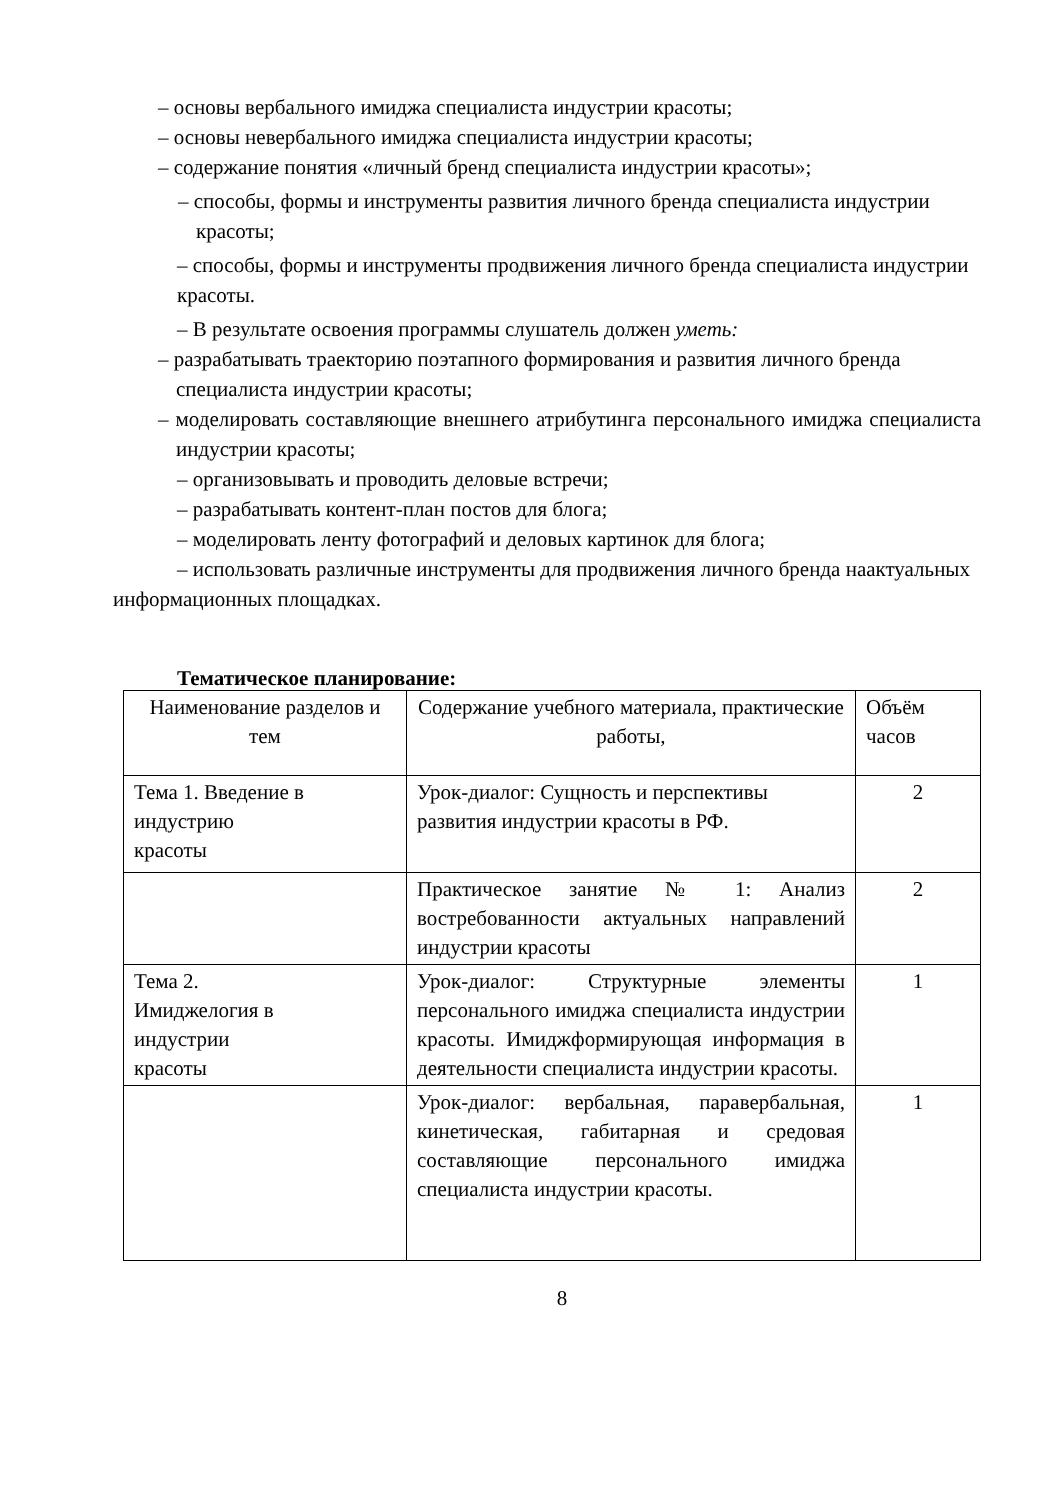– основы вербального имиджа специалиста индустрии красоты;
– основы невербального имиджа специалиста индустрии красоты;
– содержание понятия «личный бренд специалиста индустрии красоты»;
– способы, формы и инструменты развития личного бренда специалиста индустрии красоты;
– способы, формы и инструменты продвижения личного бренда специалиста индустрии красоты.
– В результате освоения программы слушатель должен уметь:
– разрабатывать траекторию поэтапного формирования и развития личного бренда специалиста индустрии красоты;
– моделировать составляющие внешнего атрибутинга персонального имиджа специалиста индустрии красоты;
– организовывать и проводить деловые встречи;
– разрабатывать контент-план постов для блога;
– моделировать ленту фотографий и деловых картинок для блога;
– использовать различные инструменты для продвижения личного бренда наактуальных информационных площадках.
Тематическое планирование:
| Наименование разделов и тем | Содержание учебного материала, практические работы, | Объём часов |
| Тема 1. Введение в индустрию красоты | Урок-диалог: Сущность и перспективы развития индустрии красоты в РФ. | 2 |
| | Практическое занятие № 1: Анализ востребованности актуальных направлений индустрии красоты | 2 |
| Тема 2. Имиджелогия в индустрии красоты | Урок-диалог: Структурные элементы персонального имиджа специалиста индустрии красоты. Имиджформирующая информация в деятельности специалиста индустрии красоты. | 1 |
| | Урок-диалог: вербальная, паравербальная, кинетическая, габитарная и средовая составляющие персонального имиджа специалиста индустрии красоты. | 1 |
8